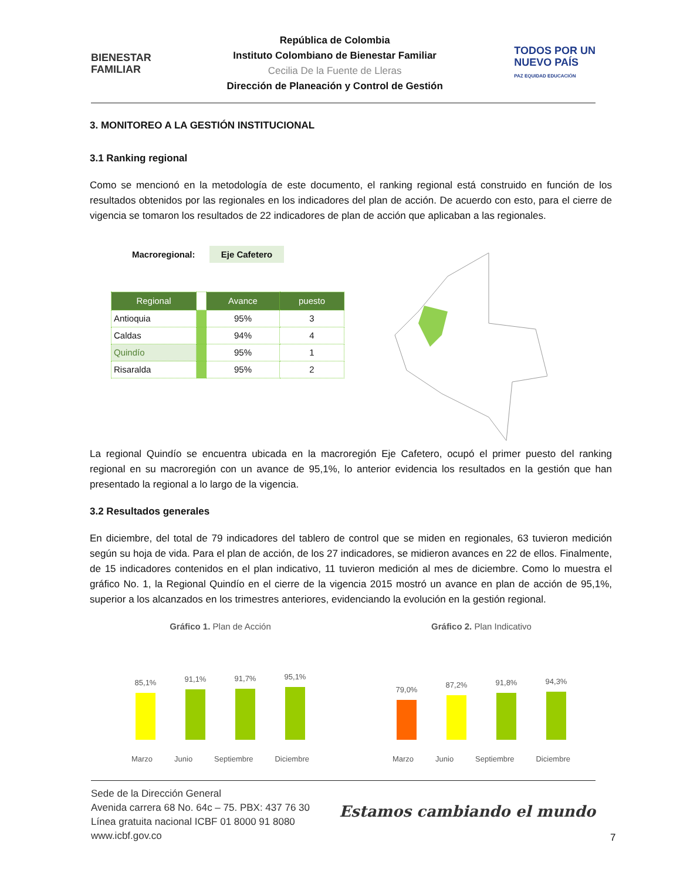BIENESTAR
FAMILIAR
República de Colombia
Instituto Colombiano de Bienestar Familiar
Cecilia De la Fuente de Lleras
Dirección de Planeación y Control de Gestión
TODOS POR UN
NUEVO PAÍS
PAZ EQUIDAD EDUCACIÓN
3. MONITOREO A LA GESTIÓN INSTITUCIONAL
3.1 Ranking regional
Como se mencionó en la metodología de este documento, el ranking regional está construido en función de los resultados obtenidos por las regionales en los indicadores del plan de acción. De acuerdo con esto, para el cierre de vigencia se tomaron los resultados de 22 indicadores de plan de acción que aplicaban a las regionales.
Macroregional: Eje Cafetero
| Regional | | Avance | puesto |
| --- | --- | --- | --- |
| Antioquia | | 95% | 3 |
| Caldas | | 94% | 4 |
| Quindío | | 95% | 1 |
| Risaralda | | 95% | 2 |
La regional Quindío se encuentra ubicada en la macroregión Eje Cafetero, ocupó el primer puesto del ranking regional en su macroregión con un avance de 95,1%, lo anterior evidencia los resultados en la gestión que han presentado la regional a lo largo de la vigencia.
3.2 Resultados generales
En diciembre, del total de 79 indicadores del tablero de control que se miden en regionales, 63 tuvieron medición según su hoja de vida. Para el plan de acción, de los 27 indicadores, se midieron avances en 22 de ellos. Finalmente, de 15 indicadores contenidos en el plan indicativo, 11 tuvieron medición al mes de diciembre. Como lo muestra el gráfico No. 1, la Regional Quindío en el cierre de la vigencia 2015 mostró un avance en plan de acción de 95,1%, superior a los alcanzados en los trimestres anteriores, evidenciando la evolución en la gestión regional.
Gráfico 1. Plan de Acción
85,1%
91,1%
91,7%
95,1%
Marzo Junio Septiembre Diciembre
Gráfico 2. Plan Indicativo
79,0%
87,2%
91,8%
94,3%
Marzo Junio Septiembre Diciembre
Sede de la Dirección General
Avenida carrera 68 No. 64c – 75. PBX: 437 76 30
Línea gratuita nacional ICBF 01 8000 91 8080
www.icbf.gov.co
Estamos cambiando el mundo
7